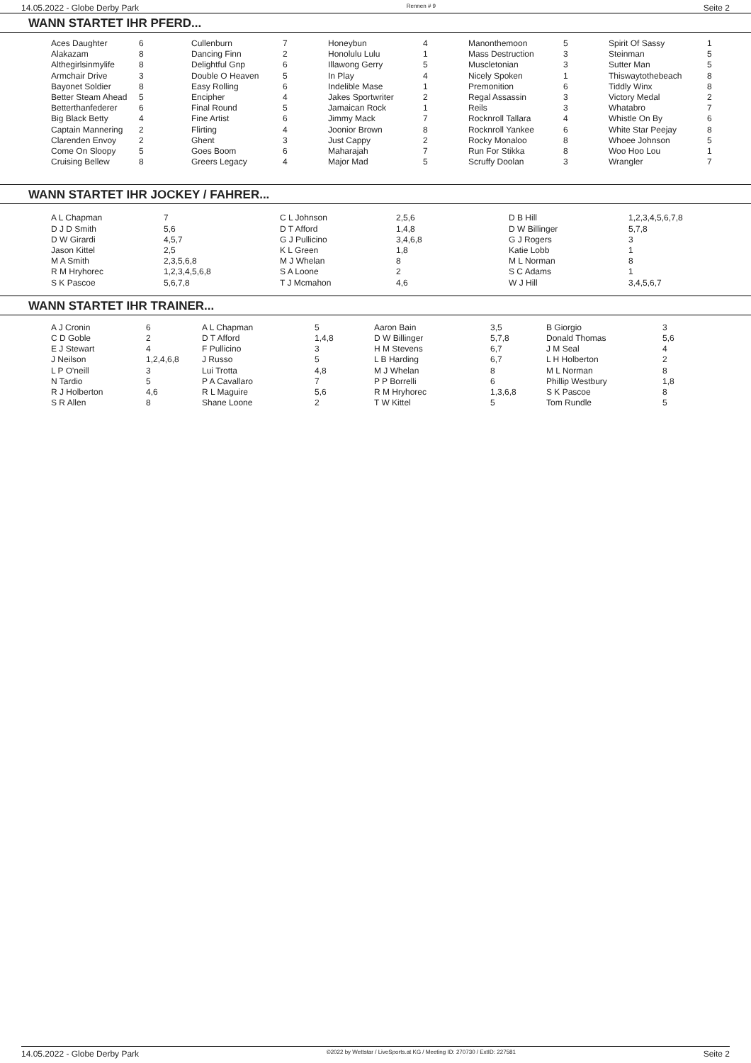14.05.2022 - Globe Derby Park Rennen # 9 Seite 2
WANN STARTET IHR PFERD...
| Aces Daughter | 6 | Cullenburn | 7 | Honeybun | 4 | Manonthemoon | 5 | Spirit Of Sassy | 1 |
| Alakazam | 8 | Dancing Finn | 2 | Honolulu Lulu | 1 | Mass Destruction | 3 | Steinman | 5 |
| Althegirlsinmylife | 8 | Delightful Gnp | 6 | Illawong Gerry | 5 | Muscletonian | 3 | Sutter Man | 5 |
| Armchair Drive | 3 | Double O Heaven | 5 | In Play | 4 | Nicely Spoken | 1 | Thiswaytothebeach | 8 |
| Bayonet Soldier | 8 | Easy Rolling | 6 | Indelible Mase | 1 | Premonition | 6 | Tiddly Winx | 8 |
| Better Steam Ahead | 5 | Encipher | 4 | Jakes Sportwriter | 2 | Regal Assassin | 3 | Victory Medal | 2 |
| Betterthanfederer | 6 | Final Round | 5 | Jamaican Rock | 1 | Reils | 3 | Whatabro | 7 |
| Big Black Betty | 4 | Fine Artist | 6 | Jimmy Mack | 7 | Rocknroll Tallara | 4 | Whistle On By | 6 |
| Captain Mannering | 2 | Flirting | 4 | Joonior Brown | 8 | Rocknroll Yankee | 6 | White Star Peejay | 8 |
| Clarenden Envoy | 2 | Ghent | 3 | Just Cappy | 2 | Rocky Monaloo | 8 | Whoee Johnson | 5 |
| Come On Sloopy | 5 | Goes Boom | 6 | Maharajah | 7 | Run For Stikka | 8 | Woo Hoo Lou | 1 |
| Cruising Bellew | 8 | Greers Legacy | 4 | Major Mad | 5 | Scruffy Doolan | 3 | Wrangler | 7 |
WANN STARTET IHR JOCKEY / FAHRER...
| A L Chapman | 7 | C L Johnson | 2,5,6 | D B Hill | 1,2,3,4,5,6,7,8 |
| D J D Smith | 5,6 | D T Afford | 1,4,8 | D W Billinger | 5,7,8 |
| D W Girardi | 4,5,7 | G J Pullicino | 3,4,6,8 | G J Rogers | 3 |
| Jason Kittel | 2,5 | K L Green | 1,8 | Katie Lobb | 1 |
| M A Smith | 2,3,5,6,8 | M J Whelan | 8 | M L Norman | 8 |
| R M Hryhorec | 1,2,3,4,5,6,8 | S A Loone | 2 | S C Adams | 1 |
| S K Pascoe | 5,6,7,8 | T J Mcmahon | 4,6 | W J Hill | 3,4,5,6,7 |
WANN STARTET IHR TRAINER...
| A J Cronin | 6 | A L Chapman | 5 | Aaron Bain | 3,5 | B Giorgio | 3 |
| C D Goble | 2 | D T Afford | 1,4,8 | D W Billinger | 5,7,8 | Donald Thomas | 5,6 |
| E J Stewart | 4 | F Pullicino | 3 | H M Stevens | 6,7 | J M Seal | 4 |
| J Neilson | 1,2,4,6,8 | J Russo | 5 | L B Harding | 6,7 | L H Holberton | 2 |
| L P O'neill | 3 | Lui Trotta | 4,8 | M J Whelan | 8 | M L Norman | 8 |
| N Tardio | 5 | P A Cavallaro | 7 | P P Borrelli | 6 | Phillip Westbury | 1,8 |
| R J Holberton | 4,6 | R L Maguire | 5,6 | R M Hryhorec | 1,3,6,8 | S K Pascoe | 8 |
| S R Allen | 8 | Shane Loone | 2 | T W Kittel | 5 | Tom Rundle | 5 |
14.05.2022 - Globe Derby Park ©2022 by Wettstar / LiveSports.at KG / Meeting ID: 270730 / ExtID: 227581 Seite 2